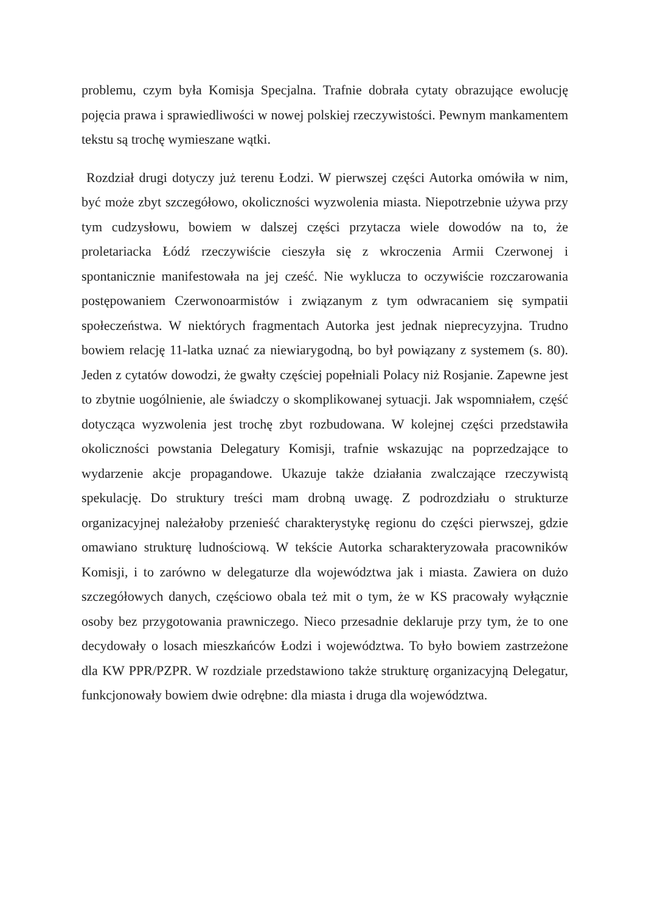problemu, czym była Komisja Specjalna. Trafnie dobrała cytaty obrazujące ewolucję pojęcia prawa i sprawiedliwości w nowej polskiej rzeczywistości. Pewnym mankamentem tekstu są trochę wymieszane wątki.
Rozdział drugi dotyczy już terenu Łodzi. W pierwszej części Autorka omówiła w nim, być może zbyt szczegółowo, okoliczności wyzwolenia miasta. Niepotrzebnie używa przy tym cudzysłowu, bowiem w dalszej części przytacza wiele dowodów na to, że proletariacka Łódź rzeczywiście cieszyła się z wkroczenia Armii Czerwonej i spontanicznie manifestowała na jej cześć. Nie wyklucza to oczywiście rozczarowania postępowaniem Czerwonoarmistów i związanym z tym odwracaniem się sympatii społeczeństwa. W niektórych fragmentach Autorka jest jednak nieprecyzyjna. Trudno bowiem relację 11-latka uznać za niewiarygodną, bo był powiązany z systemem (s. 80). Jeden z cytatów dowodzi, że gwałty częściej popełniali Polacy niż Rosjanie. Zapewne jest to zbytnie uogólnienie, ale świadczy o skomplikowanej sytuacji. Jak wspomniałem, część dotycząca wyzwolenia jest trochę zbyt rozbudowana. W kolejnej części przedstawiła okoliczności powstania Delegatury Komisji, trafnie wskazując na poprzedzające to wydarzenie akcje propagandowe. Ukazuje także działania zwalczające rzeczywistą spekulację. Do struktury treści mam drobną uwagę. Z podrozdziału o strukturze organizacyjnej należałoby przenieść charakterystykę regionu do części pierwszej, gdzie omawiano strukturę ludnościową. W tekście Autorka scharakteryzowała pracowników Komisji, i to zarówno w delegaturze dla województwa jak i miasta. Zawiera on dużo szczegółowych danych, częściowo obala też mit o tym, że w KS pracowały wyłącznie osoby bez przygotowania prawniczego. Nieco przesadnie deklaruje przy tym, że to one decydowały o losach mieszkańców Łodzi i województwa. To było bowiem zastrzeżone dla KW PPR/PZPR. W rozdziale przedstawiono także strukturę organizacyjną Delegatur, funkcjonowały bowiem dwie odrębne: dla miasta i druga dla województwa.